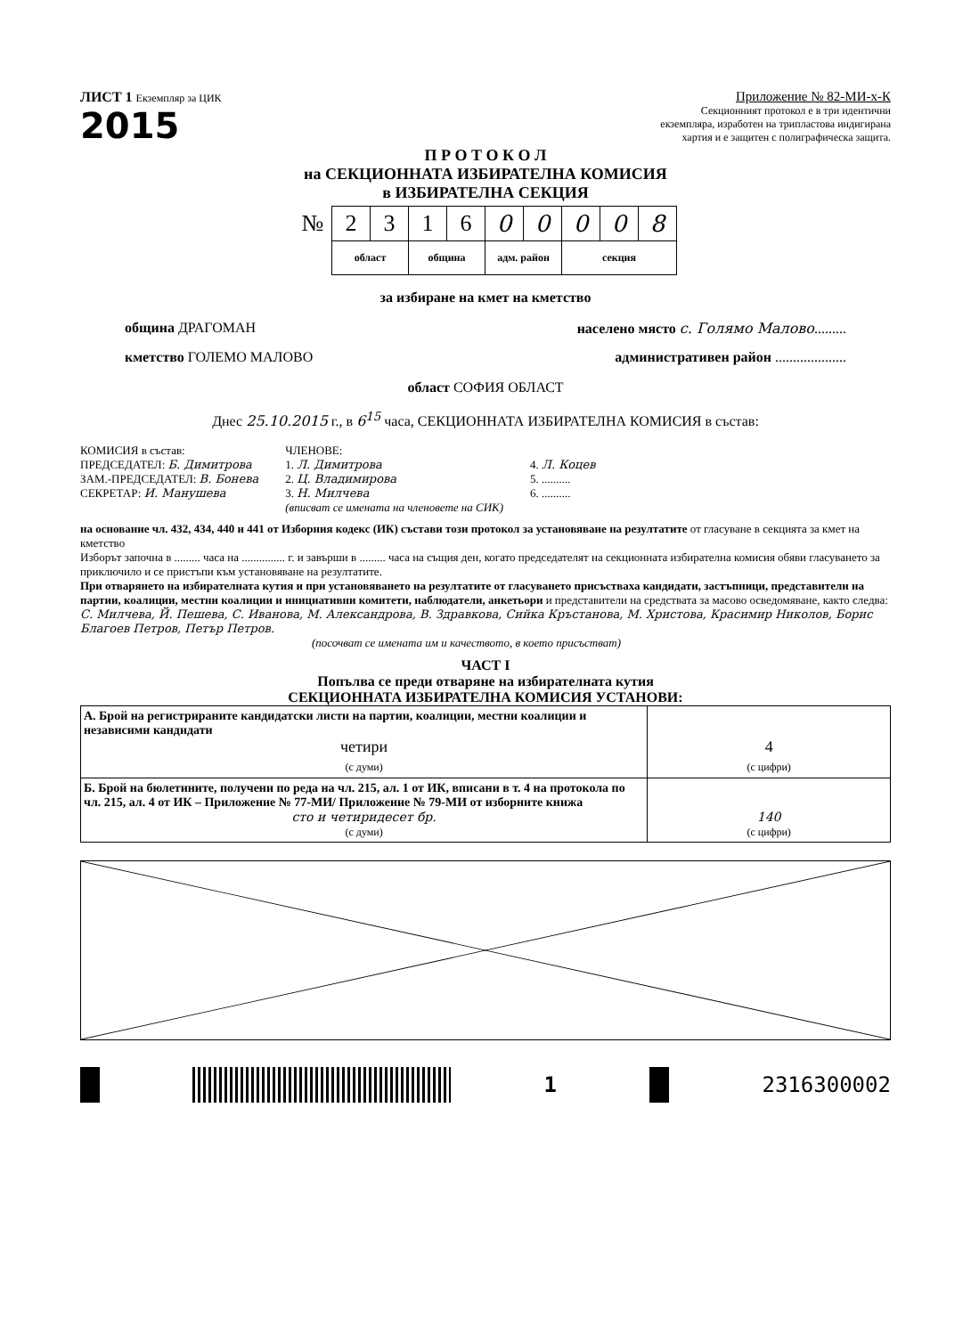ЛИСТ 1 Екземпляр за ЦИК
2015
Приложение № 82-МИ-х-К
Секционният протокол е в три идентични
екземпляра, изработен на трипластова индигирана
хартия и е защитен с полиграфическа защита.
П Р О Т О К О Л
на СЕКЦИОННАТА ИЗБИРАТЕЛНА КОМИСИЯ
в ИЗБИРАТЕЛНА СЕКЦИЯ
| № | 2 | 3 | 1 | 6 | 0 | 0 | 0 | 0 | 8 |
| | област | | община | | адм. район | | секция | | |
за избиране на кмет на кметство
община ДРАГОМАН населено място с. Голямо Малово.........
кметство ГОЛЕМО МАЛОВО административен район ....................
област СОФИЯ ОБЛАСТ
Днес 25.10.2015 г., в 6<sup>15</sup> часа, СЕКЦИОННАТА ИЗБИРАТЕЛНА КОМИСИЯ в състав:
КОМИСИЯ в състав:
ПРЕДСЕДАТЕЛ: Б. Димитрова
ЗАМ.-ПРЕДСЕДАТЕЛ: В. Бонева
СЕКРЕТАР: И. Манушева
ЧЛЕНОВЕ:
1. Л. Димитрова
2. Ц. Владимирова
3. Н. Милчева
(вписват се имената на членовете на СИК)
4. Л. Коцев
5. ..........
6. ..........
на основание чл. 432, 434, 440 и 441 от Изборния кодекс (ИК) състави този протокол за установяване на резултатите от гласуване в секцията за кмет на кметство
Изборът започна в ......... часа на ............... г. и завърши в ......... часа на същия ден, когато председателят на секционната избирателна комисия обяви гласуването за приключило и се пристъпи към установяване на резултатите.
При отварянето на избирателната кутия и при установяването на резултатите от гласуването присъстваха кандидати, застъпници, представители на партии, коалиции, местни коалиции и инициативни комитети, наблюдатели, анкетьори и представители на средствата за масово осведомяване, както следва: С. Милчева, Й. Пешева, С. Иванова, М. Александрова, В. Здравкова, Сийка Кръстанова, М. Христова, Красимир Николов, Борис Благоев Петров, Петър Петров.
(посочват се имената им и качеството, в което присъстват)
ЧАСТ I
Попълва се преди отваряне на избирателната кутия
СЕКЦИОННАТА ИЗБИРАТЕЛНА КОМИСИЯ УСТАНОВИ:
| А. Брой на регистрираните кандидатски листи на партии, коалиции, местни коалиции и независими кандидати четири (с думи) | 4 (с цифри) |
| Б. Брой на бюлетините, получени по реда на чл. 215, ал. 1 от ИК, вписани в т. 4 на протокола по чл. 215, ал. 4 от ИК – Приложение № 77-МИ/ Приложение № 79-МИ от изборните книжа сто и четиридесет бр. (с думи) | 140 (с цифри) |
1 2316300002